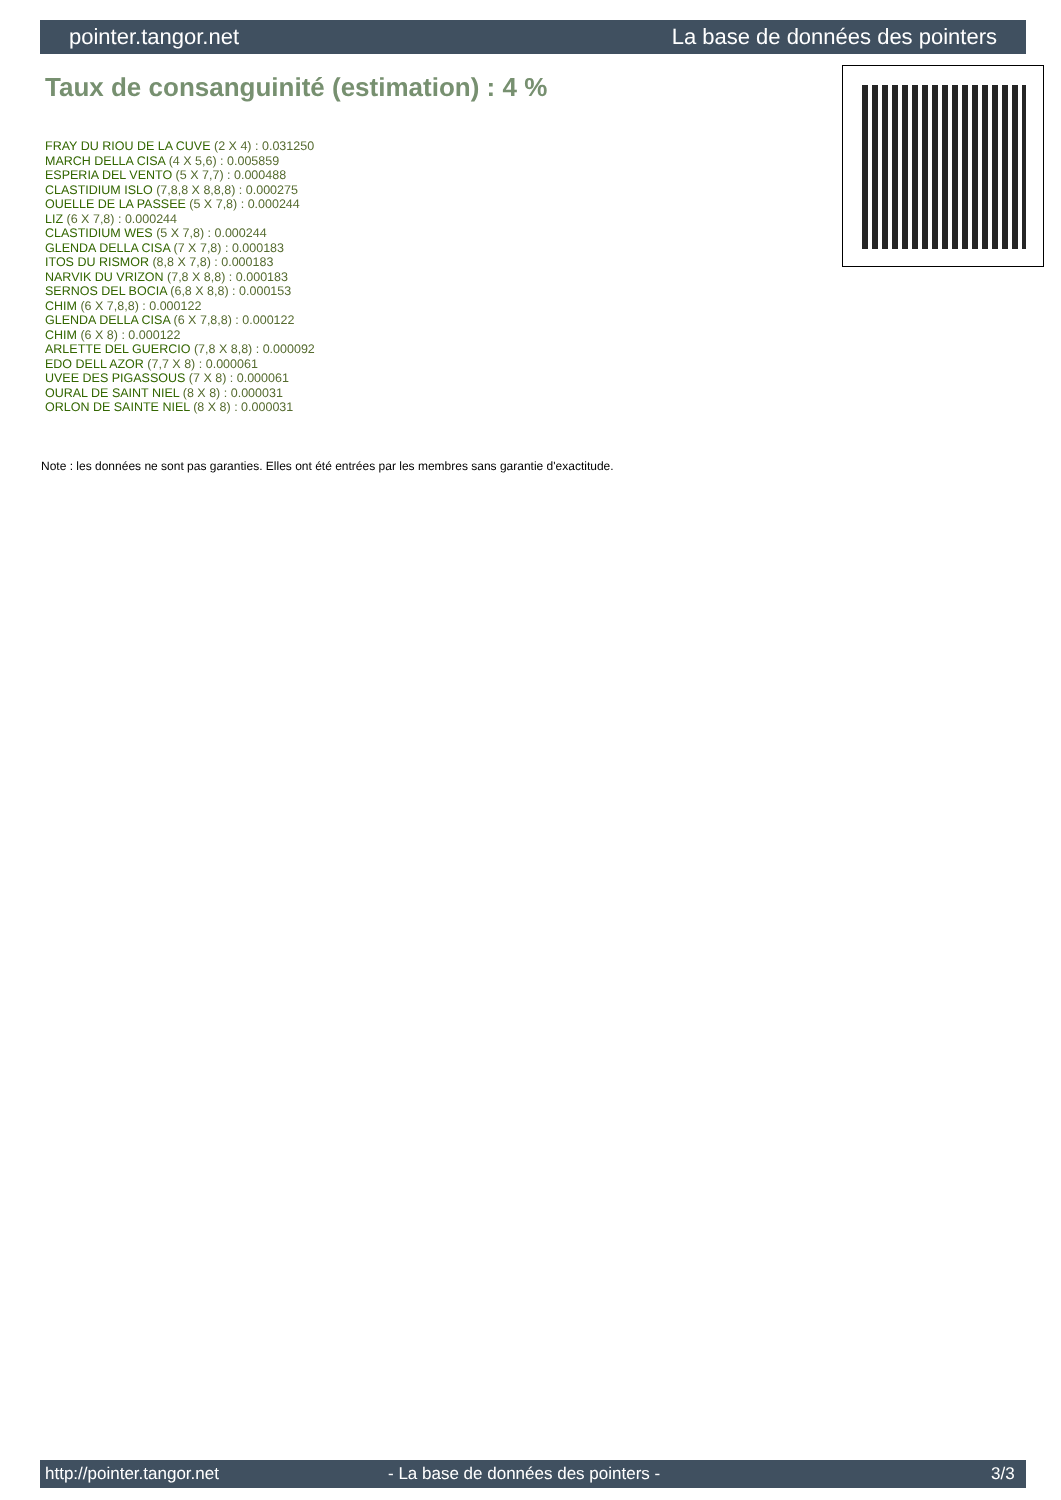pointer.tangor.net La base de données des pointers
Taux de consanguinité (estimation) : 4 %
FRAY DU RIOU DE LA CUVE (2 X 4) : 0.031250
MARCH DELLA CISA (4 X 5,6) : 0.005859
ESPERIA DEL VENTO (5 X 7,7) : 0.000488
CLASTIDIUM ISLO (7,8,8 X 8,8,8) : 0.000275
OUELLE DE LA PASSEE (5 X 7,8) : 0.000244
LIZ (6 X 7,8) : 0.000244
CLASTIDIUM WES (5 X 7,8) : 0.000244
GLENDA DELLA CISA (7 X 7,8) : 0.000183
ITOS DU RISMOR (8,8 X 7,8) : 0.000183
NARVIK DU VRIZON (7,8 X 8,8) : 0.000183
SERNOS DEL BOCIA (6,8 X 8,8) : 0.000153
CHIM (6 X 7,8,8) : 0.000122
GLENDA DELLA CISA (6 X 7,8,8) : 0.000122
CHIM (6 X 8) : 0.000122
ARLETTE DEL GUERCIO (7,8 X 8,8) : 0.000092
EDO DELL AZOR (7,7 X 8) : 0.000061
UVEE DES PIGASSOUS (7 X 8) : 0.000061
OURAL DE SAINT NIEL (8 X 8) : 0.000031
ORLON DE SAINTE NIEL (8 X 8) : 0.000031
Note : les données ne sont pas garanties. Elles ont été entrées par les membres sans garantie d'exactitude.
http://pointer.tangor.net - La base de données des pointers - 3/3